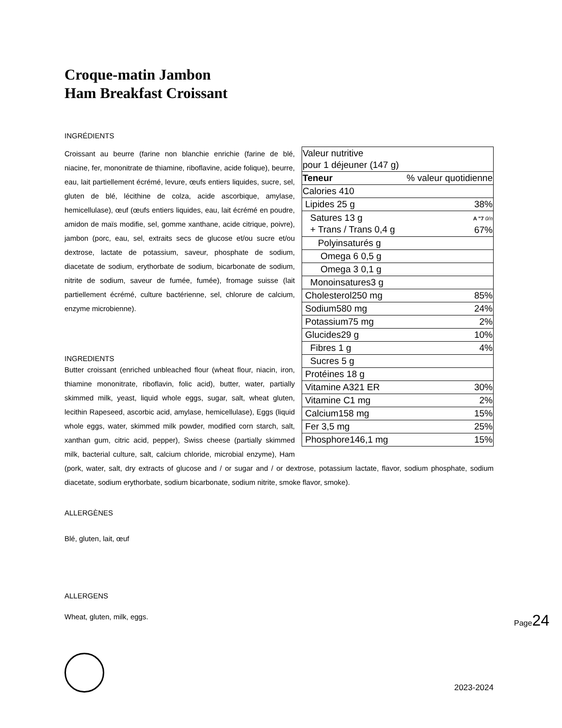Croque-matin Jambon
Ham Breakfast Croissant
INGRÉDIENTS
| Valeur nutritive pour 1 déjeuner (147 g) | |
| Teneur | % valeur quotidienne |
| Calories 410 | |
| Lipides 25 g | 38% |
| Satures 13 g + Trans / Trans 0,4 g | A "7 0/n 67% |
| Polyinsaturés g | |
| Omega 6 0,5 g | |
| Omega 3 0,1 g | |
| Monoinsatures3 g | |
| Cholesterol250 mg | 85% |
| Sodium580 mg | 24% |
| Potassium75 mg | 2% |
| Glucides29 g | 10% |
| Fibres 1 g | 4% |
| Sucres 5 g | |
| Protéines 18 g | |
| Vitamine A321 ER | 30% |
| Vitamine C1 mg | 2% |
| Calcium158 mg | 15% |
| Fer 3,5 mg | 25% |
| Phosphore146,1 mg | 15% |
Croissant au beurre (farine non blanchie enrichie (farine de blé, niacine, fer, mononitrate de thiamine, riboflavine, acide folique), beurre, eau, lait partiellement écrémé, levure, œufs entiers liquides, sucre, sel, gluten de blé, lécithine de colza, acide ascorbique, amylase, hemicellulase), œuf (œufs entiers liquides, eau, lait écrémé en poudre, amidon de maïs modifie, sel, gomme xanthane, acide citrique, poivre), jambon (porc, eau, sel, extraits secs de glucose et/ou sucre et/ou dextrose, lactate de potassium, saveur, phosphate de sodium, diacetate de sodium, erythorbate de sodium, bicarbonate de sodium, nitrite de sodium, saveur de fumée, fumée), fromage suisse (lait partiellement écrémé, culture bactérienne, sel, chlorure de calcium, enzyme microbienne).
INGREDIENTS
Butter croissant (enriched unbleached flour (wheat flour, niacin, iron, thiamine mononitrate, riboflavin, folic acid), butter, water, partially skimmed milk, yeast, liquid whole eggs, sugar, salt, wheat gluten, lecithin Rapeseed, ascorbic acid, amylase, hemicellulase), Eggs (liquid whole eggs, water, skimmed milk powder, modified corn starch, salt, xanthan gum, citric acid, pepper), Swiss cheese (partially skimmed milk, bacterial culture, salt, calcium chloride, microbial enzyme), Ham (pork, water, salt, dry extracts of glucose and / or sugar and / or dextrose, potassium lactate, flavor, sodium phosphate, sodium diacetate, sodium erythorbate, sodium bicarbonate, sodium nitrite, smoke flavor, smoke).
ALLERGÈNES
Blé, gluten, lait, œuf
ALLERGENS
Wheat, gluten, milk, eggs.
2023-2024
Page24